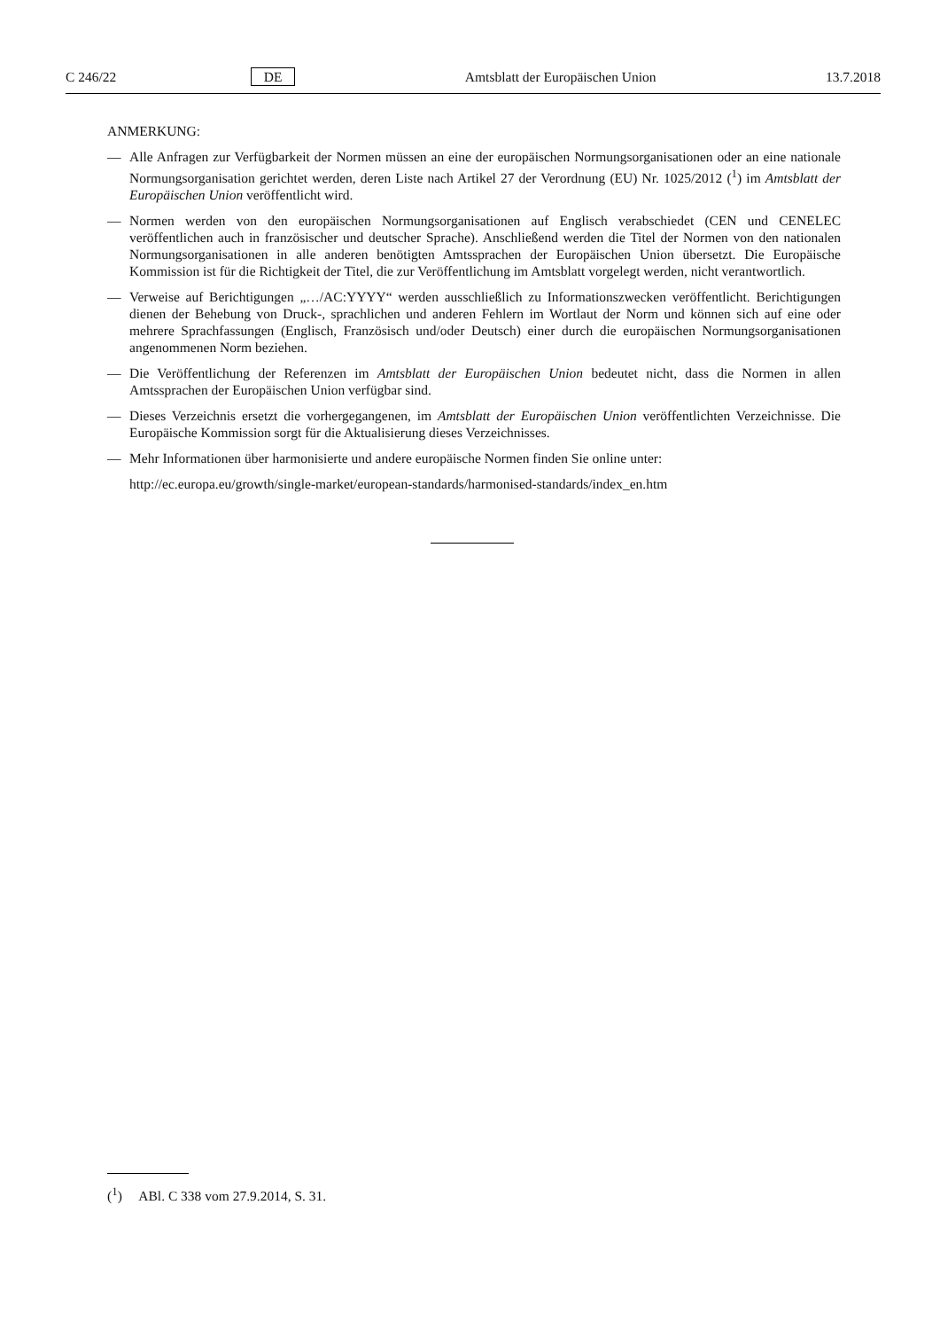C 246/22 DE Amtsblatt der Europäischen Union 13.7.2018
ANMERKUNG:
— Alle Anfragen zur Verfügbarkeit der Normen müssen an eine der europäischen Normungsorganisationen oder an eine nationale Normungsorganisation gerichtet werden, deren Liste nach Artikel 27 der Verordnung (EU) Nr. 1025/2012 (<sup>1</sup>) im Amtsblatt der Europäischen Union veröffentlicht wird.
— Normen werden von den europäischen Normungsorganisationen auf Englisch verabschiedet (CEN und CENELEC veröffentlichen auch in französischer und deutscher Sprache). Anschließend werden die Titel der Normen von den nationalen Normungsorganisationen in alle anderen benötigten Amtssprachen der Europäischen Union übersetzt. Die Europäische Kommission ist für die Richtigkeit der Titel, die zur Veröffentlichung im Amtsblatt vorgelegt werden, nicht verantwortlich.
— Verweise auf Berichtigungen „…/AC:YYYY“ werden ausschließlich zu Informationszwecken veröffentlicht. Berichtigungen dienen der Behebung von Druck-, sprachlichen und anderen Fehlern im Wortlaut der Norm und können sich auf eine oder mehrere Sprachfassungen (Englisch, Französisch und/oder Deutsch) einer durch die europäischen Normungsorganisationen angenommenen Norm beziehen.
— Die Veröffentlichung der Referenzen im Amtsblatt der Europäischen Union bedeutet nicht, dass die Normen in allen Amtssprachen der Europäischen Union verfügbar sind.
— Dieses Verzeichnis ersetzt die vorhergegangenen, im Amtsblatt der Europäischen Union veröffentlichten Verzeichnisse. Die Europäische Kommission sorgt für die Aktualisierung dieses Verzeichnisses.
— Mehr Informationen über harmonisierte und andere europäische Normen finden Sie online unter:
http://ec.europa.eu/growth/single-market/european-standards/harmonised-standards/index_en.htm
(<sup>1</sup>) ABl. C 338 vom 27.9.2014, S. 31.